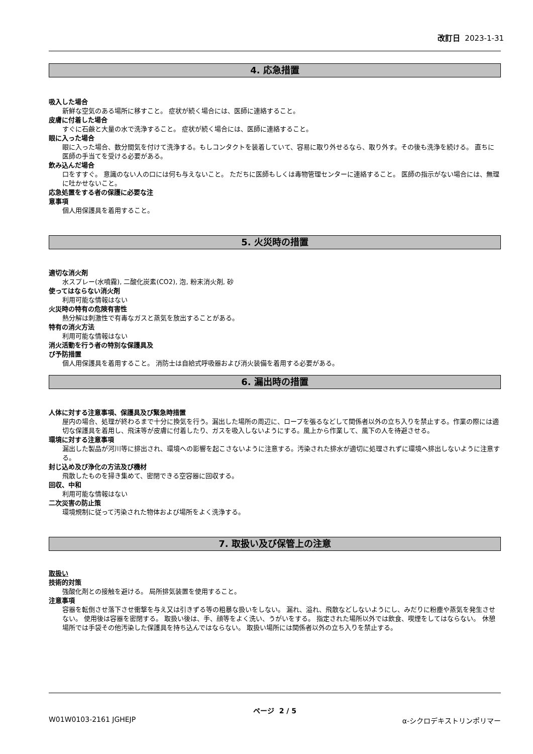改訂日 2023-1-31
4. 応急措置
吸入した場合
新鮮な空気のある場所に移すこと。 症状が続く場合には、医師に連絡すること。
皮膚に付着した場合
すぐに石鹸と大量の水で洗浄すること。 症状が続く場合には、医師に連絡すること。
眼に入った場合
眼に入った場合、数分間気を付けて洗浄する。もしコンタクトを装着していて、容易に取り外せるなら、取り外す。その後も洗浄を続ける。 直ちに医師の手当てを受ける必要がある。
飲み込んだ場合
口をすすぐ。 意識のない人の口には何も与えないこと。 ただちに医師もしくは毒物管理センターに連絡すること。 医師の指示がない場合には、無理に吐かせないこと。
応急処置をする者の保護に必要な注
意事項
個人用保護具を着用すること。
5. 火災時の措置
適切な消火剤
水スプレー(水噴霧), 二酸化炭素(CO2), 泡, 粉末消火剤, 砂
使ってはならない消火剤
利用可能な情報はない
火災時の特有の危険有害性
熱分解は刺激性で有毒なガスと蒸気を放出することがある。
特有の消火方法
利用可能な情報はない
消火活動を行う者の特別な保護具及
び予防措置
個人用保護具を着用すること。 消防士は自給式呼吸器および消火装備を着用する必要がある。
6. 漏出時の措置
人体に対する注意事項、保護具及び緊急時措置
屋内の場合、処理が終わるまで十分に換気を行う。漏出した場所の周辺に、ロープを張るなどして関係者以外の立ち入りを禁止する。作業の際には適切な保護具を着用し、飛沫等が皮膚に付着したり、ガスを吸入しないようにする。風上から作業して、風下の人を待避させる。
環境に対する注意事項
漏出した製品が河川等に排出され、環境への影響を起こさないように注意する。汚染された排水が適切に処理されずに環境へ排出しないように注意する。
封じ込め及び浄化の方法及び機材
飛散したものを掃き集めて、密閉できる空容器に回収する。
回収、中和
利用可能な情報はない
二次災害の防止策
環境規制に従って汚染された物体および場所をよく洗浄する。
7. 取扱い及び保管上の注意
取扱い
技術的対策
強酸化剤との接触を避ける。 局所排気装置を使用すること。
注意事項
容器を転倒させ落下させ衝撃を与え又は引きずる等の粗暴な扱いをしない。 漏れ、溢れ、飛散などしないようにし、みだりに粉塵や蒸気を発生させない。 使用後は容器を密閉する。 取扱い後は、手、顔等をよく洗い、うがいをする。 指定された場所以外では飲食、喫煙をしてはならない。 休憩場所では手袋その他汚染した保護具を持ち込んではならない。 取扱い場所には関係者以外の立ち入りを禁止する。
ページ 2 / 5
W01W0103-2161 JGHEJP α-シクロデキストリンポリマー